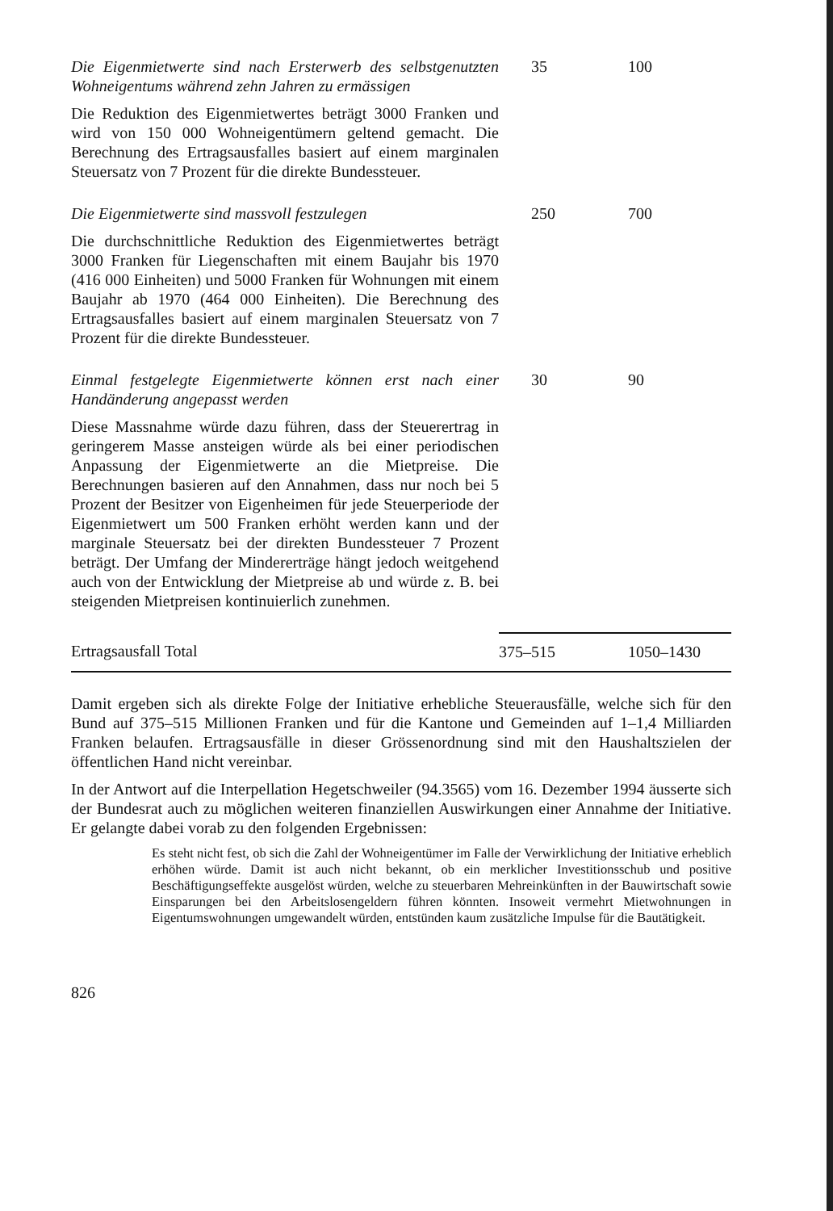| Die Eigenmietwerte sind nach Ersterwerb des selbst­genutzten Wohneigentums während zehn Jahren zu ermässigen Die Reduktion des Eigenmietwertes beträgt 3000 Franken und wird von 150 000 Wohneigentümern gel­tend gemacht. Die Berechnung des Ertragsausfalles basiert auf einem marginalen Steuersatz von 7 Pro­zent für die direkte Bundessteuer. | 35 | 100 |
| Die Eigenmietwerte sind massvoll festzulegen Die durchschnittliche Reduktion des Eigenmietwertes beträgt 3000 Franken für Liegenschaften mit einem Baujahr bis 1970 (416 000 Einheiten) und 5000 Fran­ken für Wohnungen mit einem Baujahr ab 1970 (464 000 Einheiten). Die Berechnung des Ertragsaus­falles basiert auf einem marginalen Steuersatz von 7 Prozent für die direkte Bundessteuer. | 250 | 700 |
| Einmal festgelegte Eigenmietwerte können erst nach einer Handänderung angepasst werden Diese Massnahme würde dazu führen, dass der Steu­erertrag in geringerem Masse ansteigen würde als bei einer periodischen Anpassung der Eigenmietwerte an die Mietpreise. Die Berechnungen basieren auf den Annahmen, dass nur noch bei 5 Prozent der Besitzer von Eigenheimen für jede Steuerperiode der Eigen­mietwert um 500 Franken erhöht werden kann und der marginale Steuersatz bei der direkten Bundes­steuer 7 Prozent beträgt. Der Umfang der Minderer­träge hängt jedoch weitgehend auch von der Entwick­lung der Mietpreise ab und würde z. B. bei steigen­den Mietpreisen kontinuierlich zunehmen. | 30 | 90 |
| Ertragsausfall Total | 375–515 | 1050–1430 |
Damit ergeben sich als direkte Folge der Initiative erhebliche Steuerausfälle, wel­che sich für den Bund auf 375–515 Millionen Franken und für die Kantone und Gemeinden auf 1–1,4 Milliarden Franken belaufen. Ertragsausfälle in dieser Grös­senordnung sind mit den Haushaltszielen der öffentlichen Hand nicht vereinbar.
In der Antwort auf die Interpellation Hegetschweiler (94.3565) vom 16. Dezember 1994 äusserte sich der Bundesrat auch zu möglichen weiteren finanziellen Auswir­kungen einer Annahme der Initiative. Er gelangte dabei vorab zu den folgenden Ergebnissen:
Es steht nicht fest, ob sich die Zahl der Wohneigentümer im Falle der Verwirkli­chung der Initiative erheblich erhöhen würde. Damit ist auch nicht bekannt, ob ein merklicher Investitionsschub und positive Beschäftigungseffekte ausgelöst würden, welche zu steuerbaren Mehreinkünften in der Bauwirtschaft sowie Einsparungen bei den Arbeitslosengeldern führen könnten. Insoweit vermehrt Mietwohnungen in Eigentumswohnungen umgewandelt würden, entstünden kaum zusätzliche Impulse für die Bautätigkeit.
826